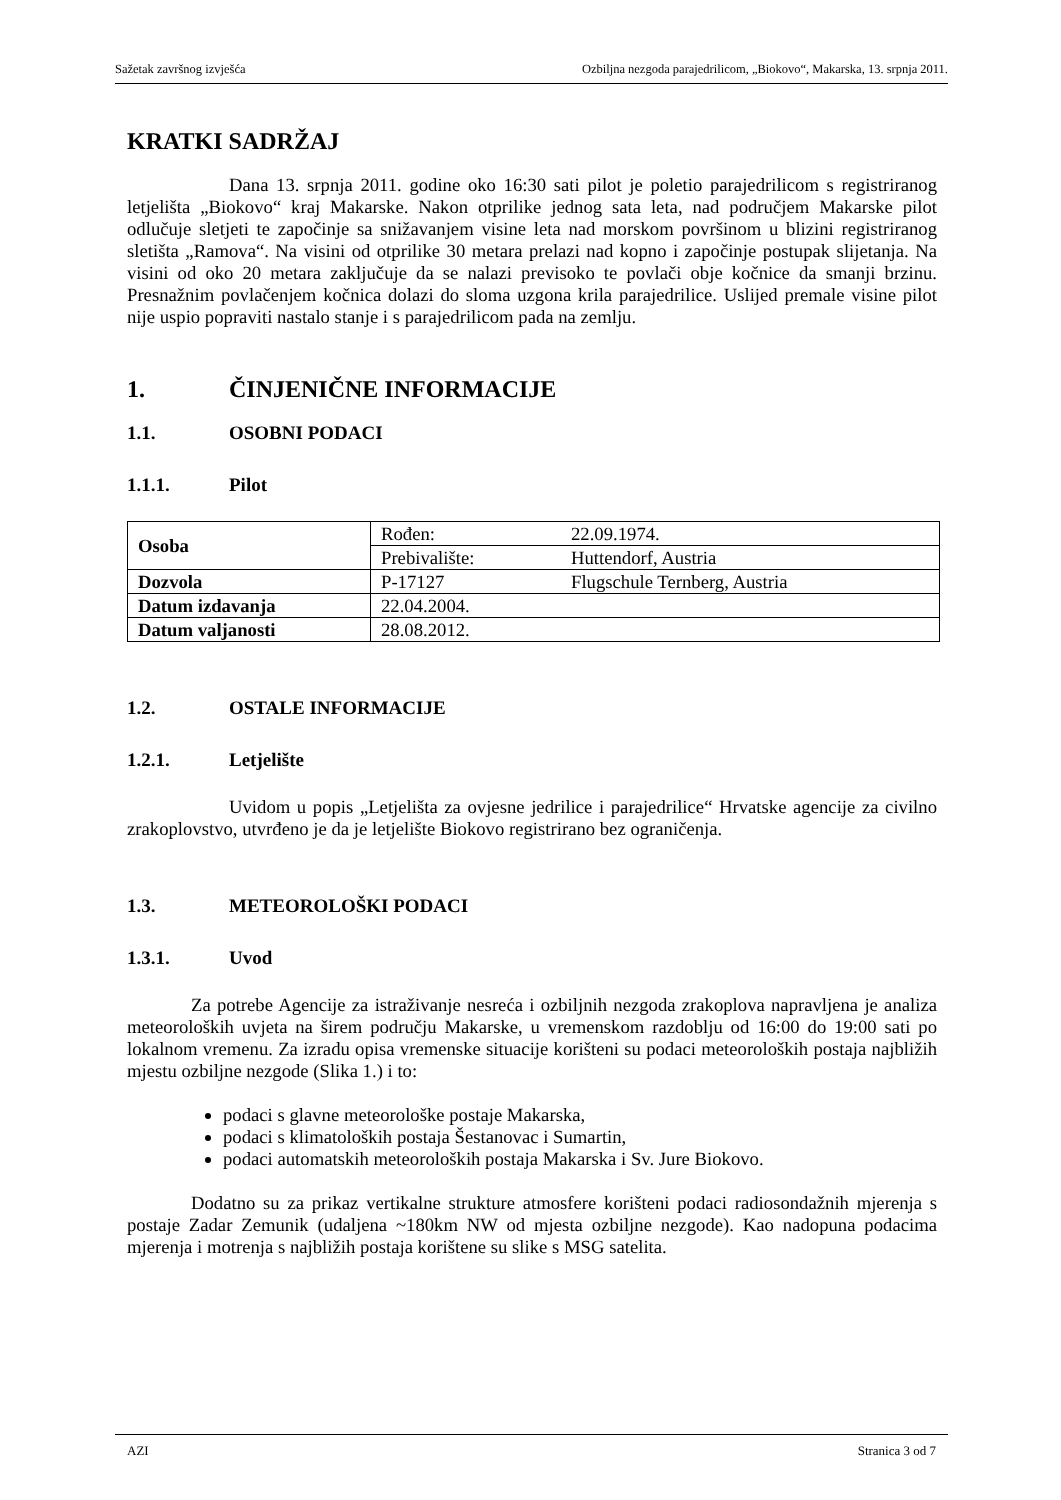Sažetak završnog izvješća Ozbiljna nezgoda parajedrilicom, „Biokovo“, Makarska, 13. srpnja 2011.
KRATKI SADRŽAJ
Dana 13. srpnja 2011. godine oko 16:30 sati pilot je poletio parajedrilicom s registriranog letjelišta „Biokovo“ kraj Makarske. Nakon otprilike jednog sata leta, nad područjem Makarske pilot odlučuje sletjeti te započinje sa snižavanjem visine leta nad morskom površinom u blizini registriranog sletišta „Ramova“. Na visini od otprilike 30 metara prelazi nad kopno i započinje postupak slijetanja. Na visini od oko 20 metara zaključuje da se nalazi previsoko te povlači obje kočnice da smanji brzinu. Presnažnim povlačenjem kočnica dolazi do sloma uzgona krila parajedrilice. Uslijed premale visine pilot nije uspio popraviti nastalo stanje i s parajedrilicom pada na zemlju.
1. ČINJENIČNE INFORMACIJE
1.1. OSOBNI PODACI
1.1.1. Pilot
| Osoba | Rođen: | 22.09.1974. |
| | Prebivalište: | Huttendorf, Austria |
| Dozvola | P-17127 | Flugschule Ternberg, Austria |
| Datum izdavanja | 22.04.2004. | |
| Datum valjanosti | 28.08.2012. | |
1.2. OSTALE INFORMACIJE
1.2.1. Letjelište
Uvidom u popis „Letjelišta za ovjesne jedrilice i parajedrilice“ Hrvatske agencije za civilno zrakoplovstvo, utvrđeno je da je letjelište Biokovo registrirano bez ograničenja.
1.3. METEOROLOŠKI PODACI
1.3.1. Uvod
Za potrebe Agencije za istraživanje nesreća i ozbiljnih nezgoda zrakoplova napravljena je analiza meteoroloških uvjeta na širem području Makarske, u vremenskom razdoblju od 16:00 do 19:00 sati po lokalnom vremenu. Za izradu opisa vremenske situacije korišteni su podaci meteoroloških postaja najbližih mjestu ozbiljne nezgode (Slika 1.) i to:
podaci s glavne meteorološke postaje Makarska,
podaci s klimatoloških postaja Šestanovac i Sumartin,
podaci automatskih meteoroloških postaja Makarska i Sv. Jure Biokovo.
Dodatno su za prikaz vertikalne strukture atmosfere korišteni podaci radiosondažnih mjerenja s postaje Zadar Zemunik (udaljena ~180km NW od mjesta ozbiljne nezgode). Kao nadopuna podacima mjerenja i motrenja s najbližih postaja korištene su slike s MSG satelita.
AZI Stranica 3 od 7